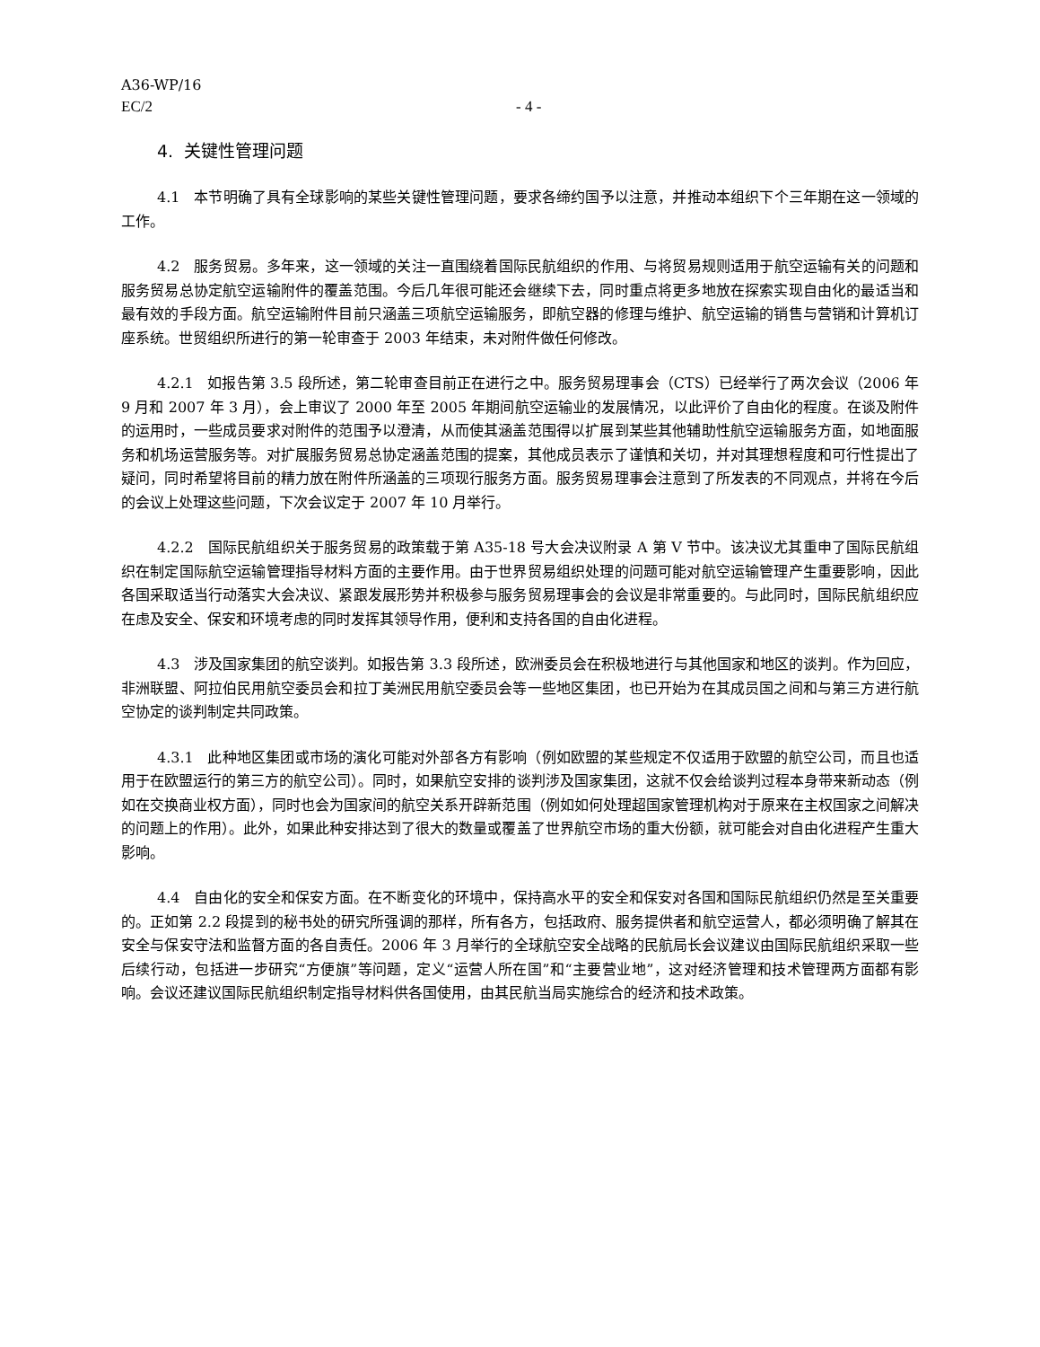A36-WP/16
EC/2 - 4 -
4. 关键性管理问题
4.1 本节明确了具有全球影响的某些关键性管理问题，要求各缔约国予以注意，并推动本组织下个三年期在这一领域的工作。
4.2 服务贸易。多年来，这一领域的关注一直围绕着国际民航组织的作用、与将贸易规则适用于航空运输有关的问题和服务贸易总协定航空运输附件的覆盖范围。今后几年很可能还会继续下去，同时重点将更多地放在探索实现自由化的最适当和最有效的手段方面。航空运输附件目前只涵盖三项航空运输服务，即航空器的修理与维护、航空运输的销售与营销和计算机订座系统。世贸组织所进行的第一轮审查于 2003 年结束，未对附件做任何修改。
4.2.1 如报告第 3.5 段所述，第二轮审查目前正在进行之中。服务贸易理事会（CTS）已经举行了两次会议（2006 年 9 月和 2007 年 3 月），会上审议了 2000 年至 2005 年期间航空运输业的发展情况，以此评价了自由化的程度。在谈及附件的运用时，一些成员要求对附件的范围予以澄清，从而使其涵盖范围得以扩展到某些其他辅助性航空运输服务方面，如地面服务和机场运营服务等。对扩展服务贸易总协定涵盖范围的提案，其他成员表示了谨慎和关切，并对其理想程度和可行性提出了疑问，同时希望将目前的精力放在附件所涵盖的三项现行服务方面。服务贸易理事会注意到了所发表的不同观点，并将在今后的会议上处理这些问题，下次会议定于 2007 年 10 月举行。
4.2.2 国际民航组织关于服务贸易的政策载于第 A35-18 号大会决议附录 A 第 V 节中。该决议尤其重申了国际民航组织在制定国际航空运输管理指导材料方面的主要作用。由于世界贸易组织处理的问题可能对航空运输管理产生重要影响，因此各国采取适当行动落实大会决议、紧跟发展形势并积极参与服务贸易理事会的会议是非常重要的。与此同时，国际民航组织应在虑及安全、保安和环境考虑的同时发挥其领导作用，便利和支持各国的自由化进程。
4.3 涉及国家集团的航空谈判。如报告第 3.3 段所述，欧洲委员会在积极地进行与其他国家和地区的谈判。作为回应，非洲联盟、阿拉伯民用航空委员会和拉丁美洲民用航空委员会等一些地区集团，也已开始为在其成员国之间和与第三方进行航空协定的谈判制定共同政策。
4.3.1 此种地区集团或市场的演化可能对外部各方有影响（例如欧盟的某些规定不仅适用于欧盟的航空公司，而且也适用于在欧盟运行的第三方的航空公司）。同时，如果航空安排的谈判涉及国家集团，这就不仅会给谈判过程本身带来新动态（例如在交换商业权方面），同时也会为国家间的航空关系开辟新范围（例如如何处理超国家管理机构对于原来在主权国家之间解决的问题上的作用）。此外，如果此种安排达到了很大的数量或覆盖了世界航空市场的重大份额，就可能会对自由化进程产生重大影响。
4.4 自由化的安全和保安方面。在不断变化的环境中，保持高水平的安全和保安对各国和国际民航组织仍然是至关重要的。正如第 2.2 段提到的秘书处的研究所强调的那样，所有各方，包括政府、服务提供者和航空运营人，都必须明确了解其在安全与保安守法和监督方面的各自责任。2006 年 3 月举行的全球航空安全战略的民航局长会议建议由国际民航组织采取一些后续行动，包括进一步研究“方便旗”等问题，定义“运营人所在国”和“主要营业地”，这对经济管理和技术管理两方面都有影响。会议还建议国际民航组织制定指导材料供各国使用，由其民航当局实施综合的经济和技术政策。